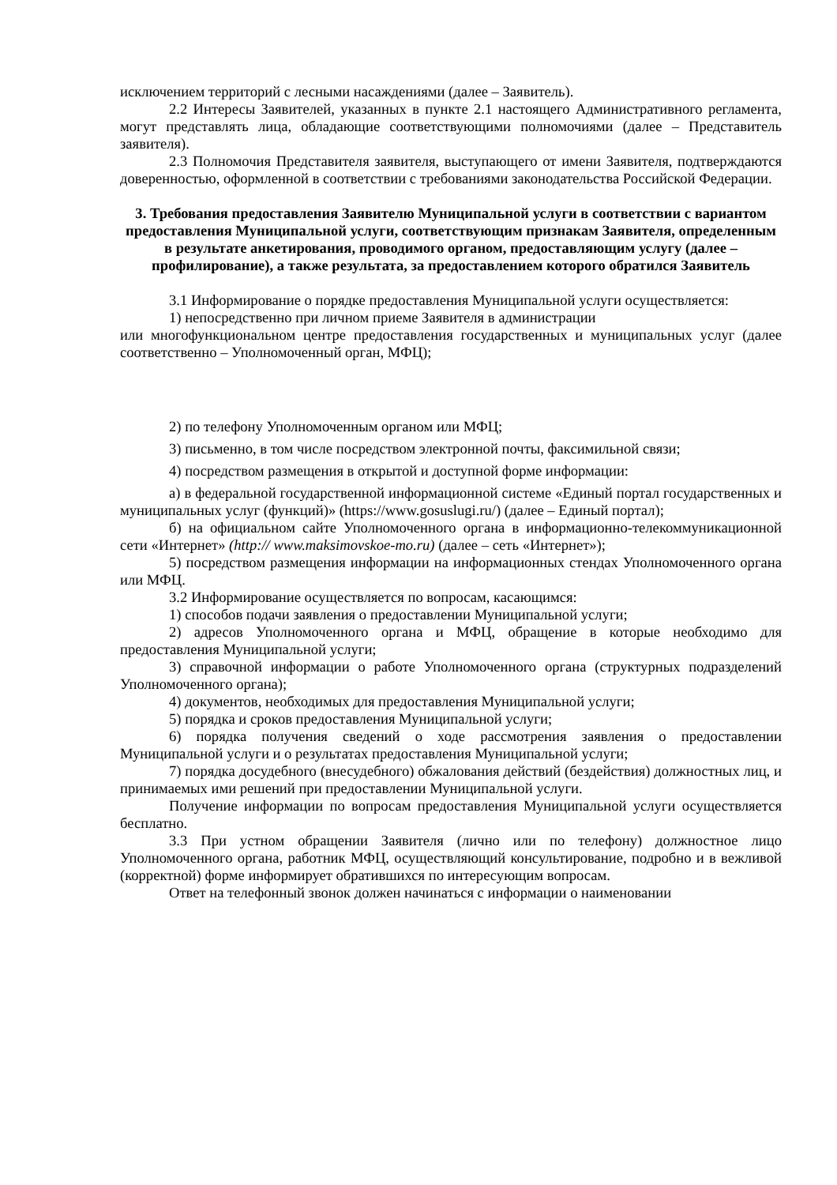исключением территорий с лесными насаждениями (далее – Заявитель).
2.2 Интересы Заявителей, указанных в пункте 2.1 настоящего Административного регламента, могут представлять лица, обладающие соответствующими полномочиями (далее – Представитель заявителя).
2.3 Полномочия Представителя заявителя, выступающего от имени Заявителя, подтверждаются доверенностью, оформленной в соответствии с требованиями законодательства Российской Федерации.
3. Требования предоставления Заявителю Муниципальной услуги в соответствии с вариантом предоставления Муниципальной услуги, соответствующим признакам Заявителя, определенным в результате анкетирования, проводимого органом, предоставляющим услугу (далее – профилирование), а также результата, за предоставлением которого обратился Заявитель
3.1 Информирование о порядке предоставления Муниципальной услуги осуществляется:
1) непосредственно при личном приеме Заявителя в администрации
или многофункциональном центре предоставления государственных и муниципальных услуг (далее соответственно – Уполномоченный орган, МФЦ);
2) по телефону Уполномоченным органом или МФЦ;
3) письменно, в том числе посредством электронной почты, факсимильной связи;
4) посредством размещения в открытой и доступной форме информации:
а) в федеральной государственной информационной системе «Единый портал государственных и муниципальных услуг (функций)» (https://www.gosuslugi.ru/) (далее – Единый портал);
б) на официальном сайте Уполномоченного органа в информационно-телекоммуникационной сети «Интернет» (http:// www.maksimovskoe-mo.ru) (далее – сеть «Интернет»);
5) посредством размещения информации на информационных стендах Уполномоченного органа или МФЦ.
3.2 Информирование осуществляется по вопросам, касающимся:
1) способов подачи заявления о предоставлении Муниципальной услуги;
2) адресов Уполномоченного органа и МФЦ, обращение в которые необходимо для предоставления Муниципальной услуги;
3) справочной информации о работе Уполномоченного органа (структурных подразделений Уполномоченного органа);
4) документов, необходимых для предоставления Муниципальной услуги;
5) порядка и сроков предоставления Муниципальной услуги;
6) порядка получения сведений о ходе рассмотрения заявления о предоставлении Муниципальной услуги и о результатах предоставления Муниципальной услуги;
7) порядка досудебного (внесудебного) обжалования действий (бездействия) должностных лиц, и принимаемых ими решений при предоставлении Муниципальной услуги.
Получение информации по вопросам предоставления Муниципальной услуги осуществляется бесплатно.
3.3 При устном обращении Заявителя (лично или по телефону) должностное лицо Уполномоченного органа, работник МФЦ, осуществляющий консультирование, подробно и в вежливой (корректной) форме информирует обратившихся по интересующим вопросам.
Ответ на телефонный звонок должен начинаться с информации о наименовании